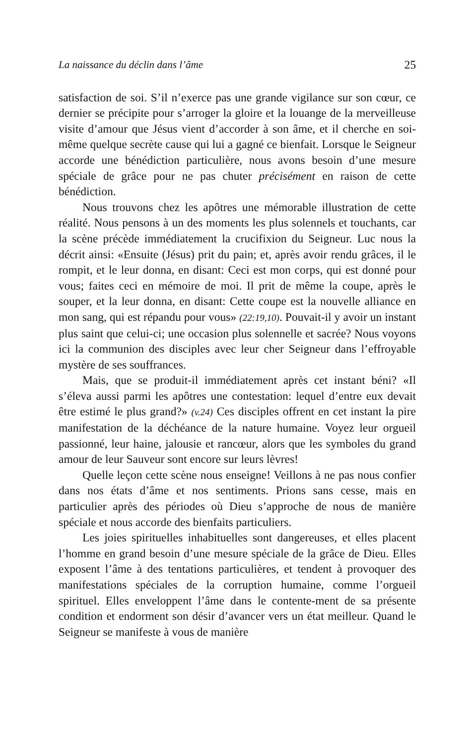La naissance du déclin dans l’âme 25
satisfaction de soi. S’il n’exerce pas une grande vigilance sur son cœur, ce dernier se précipite pour s’arroger la gloire et la louange de la merveilleuse visite d’amour que Jésus vient d’accorder à son âme, et il cherche en soi-même quelque secrète cause qui lui a gagné ce bienfait. Lorsque le Seigneur accorde une bénédiction particulière, nous avons besoin d’une mesure spéciale de grâce pour ne pas chuter précisément en raison de cette bénédiction.
Nous trouvons chez les apôtres une mémorable illustration de cette réalité. Nous pensons à un des moments les plus solennels et touchants, car la scène précède immédiatement la crucifixion du Seigneur. Luc nous la décrit ainsi: «Ensuite (Jésus) prit du pain; et, après avoir rendu grâces, il le rompit, et le leur donna, en disant: Ceci est mon corps, qui est donné pour vous; faites ceci en mémoire de moi. Il prit de même la coupe, après le souper, et la leur donna, en disant: Cette coupe est la nouvelle alliance en mon sang, qui est répandu pour vous» (22:19,10). Pouvait-il y avoir un instant plus saint que celui-ci; une occasion plus solennelle et sacrée? Nous voyons ici la communion des disciples avec leur cher Seigneur dans l’effroyable mystère de ses souffrances.
Mais, que se produit-il immédiatement après cet instant béni? «Il s’éleva aussi parmi les apôtres une contestation: lequel d’entre eux devait être estimé le plus grand?» (v.24) Ces disciples offrent en cet instant la pire manifestation de la déchéance de la nature humaine. Voyez leur orgueil passionné, leur haine, jalousie et rancœur, alors que les symboles du grand amour de leur Sauveur sont encore sur leurs lèvres!
Quelle leçon cette scène nous enseigne! Veillons à ne pas nous confier dans nos états d’âme et nos sentiments. Prions sans cesse, mais en particulier après des périodes où Dieu s’approche de nous de manière spéciale et nous accorde des bienfaits particuliers.
Les joies spirituelles inhabituelles sont dangereuses, et elles placent l’homme en grand besoin d’une mesure spéciale de la grâce de Dieu. Elles exposent l’âme à des tentations particulières, et tendent à provoquer des manifestations spéciales de la corruption humaine, comme l’orgueil spirituel. Elles enveloppent l’âme dans le contente-ment de sa présente condition et endorment son désir d’avancer vers un état meilleur. Quand le Seigneur se manifeste à vous de manière